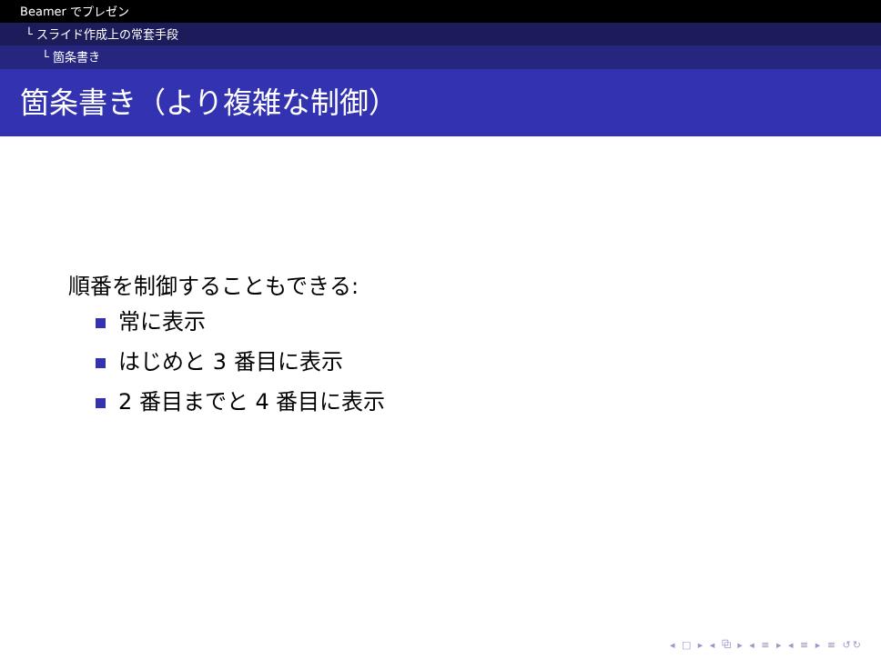Beamer でプレゼン
└ スライド作成上の常套手段
└ 箇条書き
箇条書き（より複雑な制御）
順番を制御することもできる:
常に表示
はじめと 3 番目に表示
2 番目までと 4 番目に表示
◂ □ ▸ ◂ ⧉ ▸ ◂ ≡ ▸ ◂ ≡ ▸ ≡ ↺↻